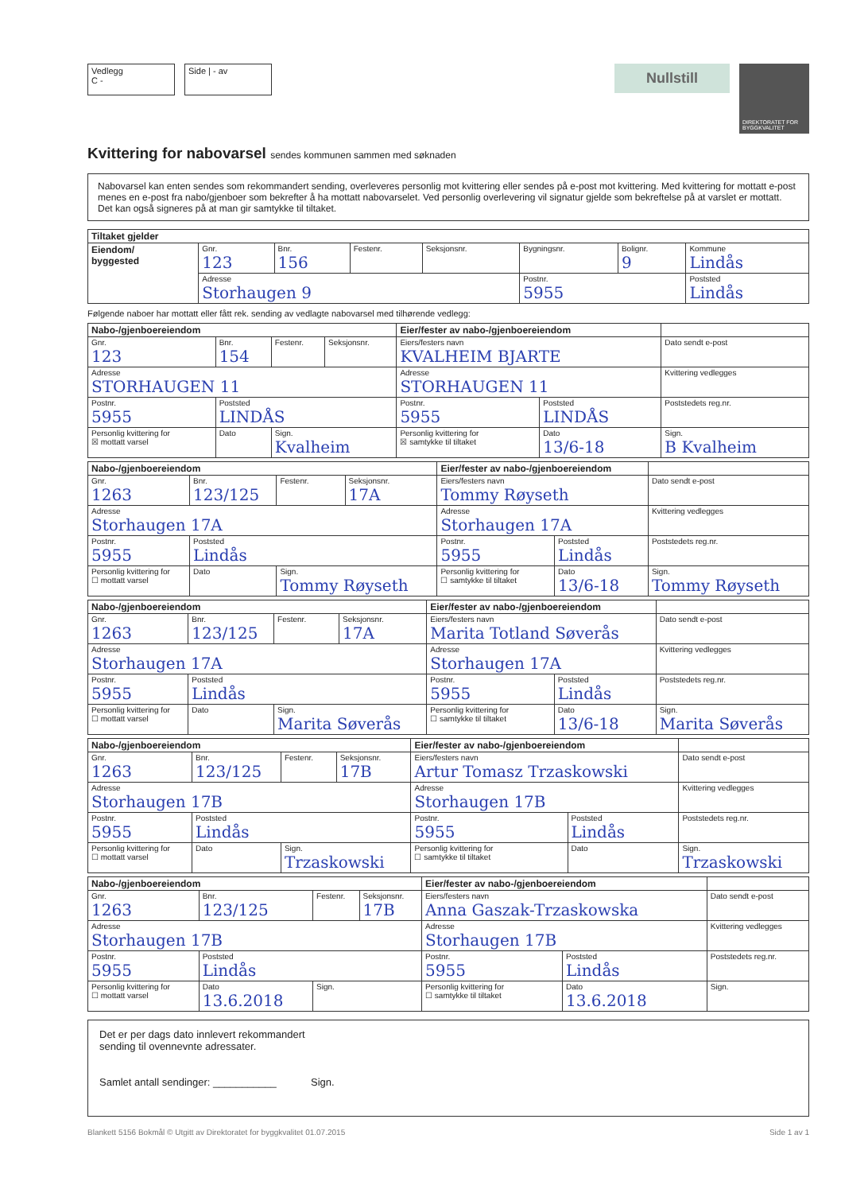Vedlegg
C -
Side | - av
Nullstill
DIREKTORATET FOR BYGGKVALITET
Kvittering for nabovarsel sendes kommunen sammen med søknaden
Nabovarsel kan enten sendes som rekommandert sending, overleveres personlig mot kvittering eller sendes på e-post mot kvittering. Med kvittering for mottatt e-post menes en e-post fra nabo/gjenboer som bekrefter å ha mottatt nabovarselet. Ved personlig overlevering vil signatur gjelde som bekreftelse på at varslet er mottatt. Det kan også signeres på at man gir samtykke til tiltaket.
| Tiltaket gjelder | | | | | | | |
| --- | --- | --- | --- | --- | --- | --- | --- |
| Eiendom/ byggested | Gnr. 123 | Bnr. 156 | Festenr. | Seksjonsnr. | Bygningsnr. | Bolignr. 9 | Kommune Lindås |
| | Adresse Storhaugen 9 | | | | Postnr. 5955 | | Poststed Lindås |
Følgende naboer har mottatt eller fått rek. sending av vedlagte nabovarsel med tilhørende vedlegg:
| Nabo-/gjenboereiendom | | | | Eier/fester av nabo-/gjenboereiendom | | |
| --- | --- | --- | --- | --- | --- | --- |
| Gnr. 123 | Bnr. 154 | Festenr. | Seksjonsnr. | Eiers/festers navn KVALHEIM BJARTE | | Dato sendt e-post |
| Adresse STORHAUGEN 11 | | | | Adresse STORHAUGEN 11 | | Kvittering vedlegges |
| Postnr. 5955 | Poststed LINDÅS | | | Postnr. 5955 | Poststed LINDÅS | Poststedets reg.nr. |
| Personlig kvittering for ☒ mottatt varsel | Dato | Sign. Kvalheim | | Personlig kvittering for ☒ samtykke til tiltaket | Dato 13/6-18 | Sign. B Kvalheim |
| Nabo-/gjenboereiendom | | | | Eier/fester av nabo-/gjenboereiendom | | |
| --- | --- | --- | --- | --- | --- | --- |
| Gnr. 1263 | Bnr. 123/125 | Festenr. | Seksjonsnr. 17A | Eiers/festers navn Tommy Røyseth | | Dato sendt e-post |
| Adresse Storhaugen 17A | | | | Adresse Storhaugen 17A | | Kvittering vedlegges |
| Postnr. 5955 | Poststed Lindås | | | Postnr. 5955 | Poststed Lindås | Poststedets reg.nr. |
| Personlig kvittering for ☐ mottatt varsel | Dato | Sign. Tommy Røyseth | | Personlig kvittering for ☐ samtykke til tiltaket | Dato 13/6-18 | Sign. Tommy Røyseth |
| Nabo-/gjenboereiendom | | | | Eier/fester av nabo-/gjenboereiendom | | |
| --- | --- | --- | --- | --- | --- | --- |
| Gnr. 1263 | Bnr. 123/125 | Festenr. | Seksjonsnr. 17A | Eiers/festers navn Marita Totland Søverås | | Dato sendt e-post |
| Adresse Storhaugen 17A | | | | Adresse Storhaugen 17A | | Kvittering vedlegges |
| Postnr. 5955 | Poststed Lindås | | | Postnr. 5955 | Poststed Lindås | Poststedets reg.nr. |
| Personlig kvittering for ☐ mottatt varsel | Dato | Sign. Marita Søverås | | Personlig kvittering for ☐ samtykke til tiltaket | Dato 13/6-18 | Sign. Marita Søverås |
| Nabo-/gjenboereiendom | | | | Eier/fester av nabo-/gjenboereiendom | | |
| --- | --- | --- | --- | --- | --- | --- |
| Gnr. 1263 | Bnr. 123/125 | Festenr. | Seksjonsnr. 17B | Eiers/festers navn Artur Tomasz Trzaskowski | | Dato sendt e-post |
| Adresse Storhaugen 17B | | | | Adresse Storhaugen 17B | | Kvittering vedlegges |
| Postnr. 5955 | Poststed Lindås | | | Postnr. 5955 | Poststed Lindås | Poststedets reg.nr. |
| Personlig kvittering for ☐ mottatt varsel | Dato | Sign. Trzaskowski | | Personlig kvittering for ☐ samtykke til tiltaket | Dato | Sign. Trzaskowski |
| Nabo-/gjenboereiendom | | | | Eier/fester av nabo-/gjenboereiendom | | |
| --- | --- | --- | --- | --- | --- | --- |
| Gnr. 1263 | Bnr. 123/125 | Festenr. | Seksjonsnr. 17B | Eiers/festers navn Anna Gaszak-Trzaskowska | | Dato sendt e-post |
| Adresse Storhaugen 17B | | | | Adresse Storhaugen 17B | | Kvittering vedlegges |
| Postnr. 5955 | Poststed Lindås | | | Postnr. 5955 | Poststed Lindås | Poststedets reg.nr. |
| Personlig kvittering for ☐ mottatt varsel | Dato 13.6.2018 | Sign. | | Personlig kvittering for ☐ samtykke til tiltaket | Dato 13.6.2018 | Sign. |
Det er per dags dato innlevert rekommandert
sending til ovennevnte adressater.
Samlet antall sendinger: ___________ Sign.
Blankett 5156 Bokmål © Utgitt av Direktoratet for byggkvalitet 01.07.2015 Side 1 av 1